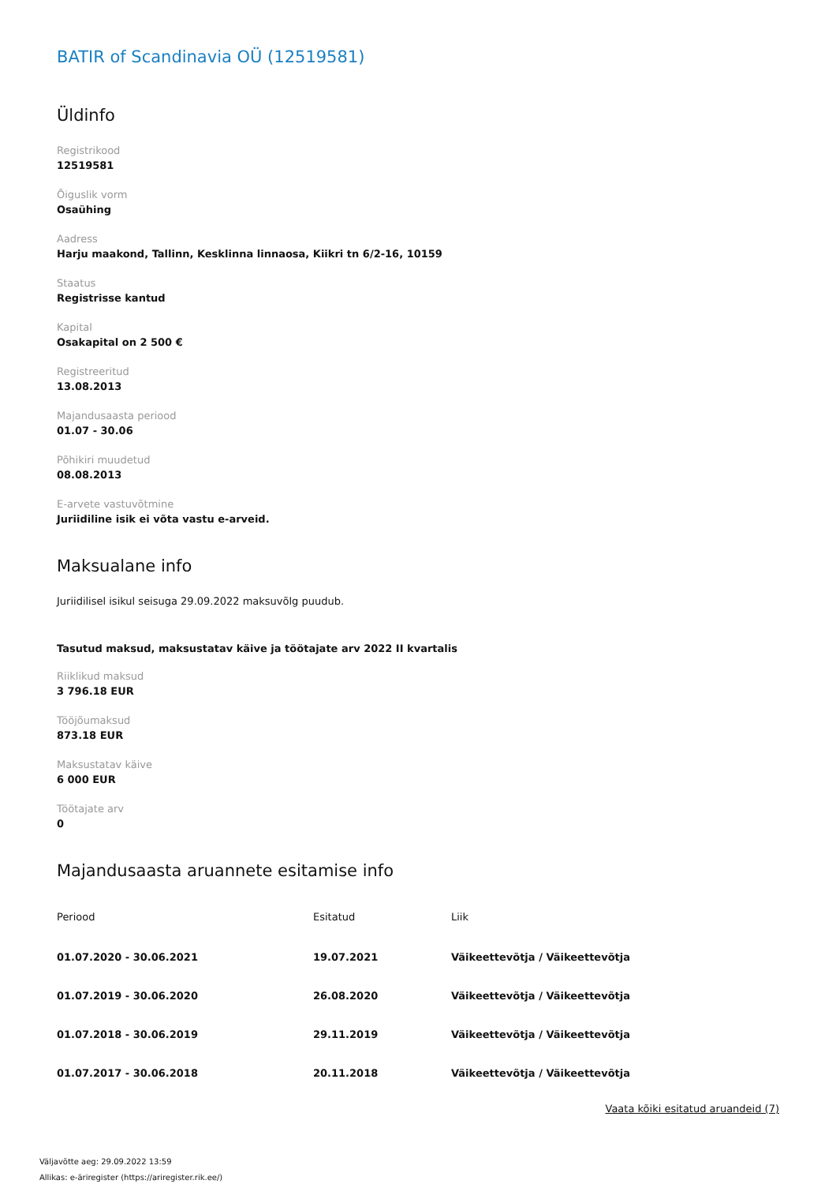BATIR of Scandinavia OÜ (12519581)
Üldinfo
Registrikood
12519581
Õiguslik vorm
Osaühing
Aadress
Harju maakond, Tallinn, Kesklinna linnaosa, Kiikri tn 6/2-16, 10159
Staatus
Registrisse kantud
Kapital
Osakapital on 2 500 €
Registreeritud
13.08.2013
Majandusaasta periood
01.07 - 30.06
Põhikiri muudetud
08.08.2013
E-arvete vastuvõtmine
Juriidiline isik ei võta vastu e-arveid.
Maksualane info
Juriidilisel isikul seisuga 29.09.2022 maksuvõlg puudub.
Tasutud maksud, maksustatav käive ja töötajate arv 2022 II kvartalis
Riiklikud maksud
3 796.18 EUR
Tööjõumaksud
873.18 EUR
Maksustatav käive
6 000 EUR
Töötajate arv
0
Majandusaasta aruannete esitamise info
| Periood | Esitatud | Liik |
| --- | --- | --- |
| 01.07.2020 - 30.06.2021 | 19.07.2021 | Väikeettevõtja / Väikeettevõtja |
| 01.07.2019 - 30.06.2020 | 26.08.2020 | Väikeettevõtja / Väikeettevõtja |
| 01.07.2018 - 30.06.2019 | 29.11.2019 | Väikeettevõtja / Väikeettevõtja |
| 01.07.2017 - 30.06.2018 | 20.11.2018 | Väikeettevõtja / Väikeettevõtja |
Vaata kõiki esitatud aruandeid (7)
Väljavõtte aeg: 29.09.2022 13:59
Allikas: e-äriregister (https://ariregister.rik.ee/)